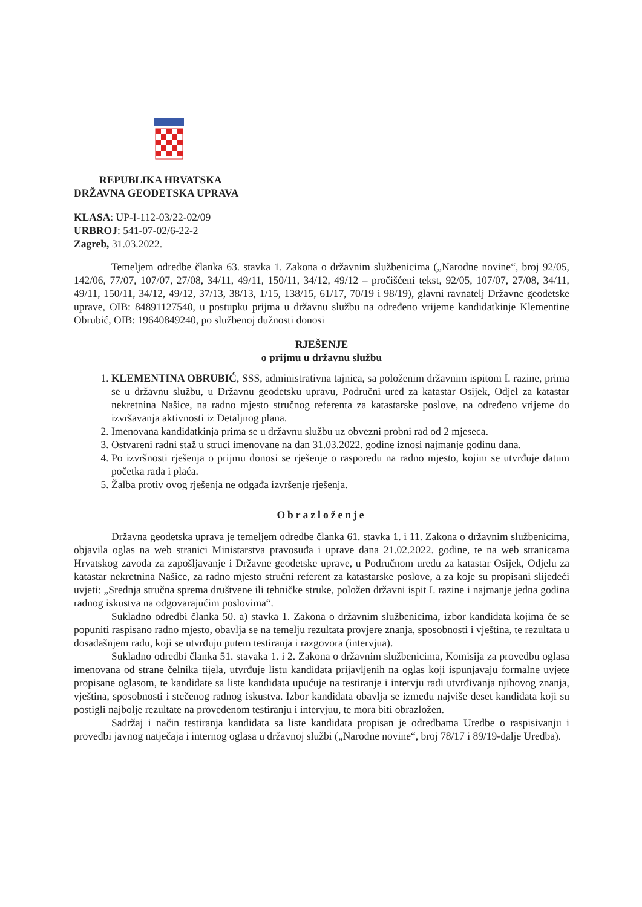REPUBLIKA HRVATSKA
DRŽAVNA GEODETSKA UPRAVA
KLASA: UP-I-112-03/22-02/09
URBROJ: 541-07-02/6-22-2
Zagreb, 31.03.2022.
Temeljem odredbe članka 63. stavka 1. Zakona o državnim službenicima („Narodne novine“, broj 92/05, 142/06, 77/07, 107/07, 27/08, 34/11, 49/11, 150/11, 34/12, 49/12 – pročišćeni tekst, 92/05, 107/07, 27/08, 34/11, 49/11, 150/11, 34/12, 49/12, 37/13, 38/13, 1/15, 138/15, 61/17, 70/19 i 98/19), glavni ravnatelj Državne geodetske uprave, OIB: 84891127540, u postupku prijma u državnu službu na određeno vrijeme kandidatkinje Klementine Obrubić, OIB: 19640849240, po službenoj dužnosti donosi
RJEŠENJE
o prijmu u državnu službu
1. KLEMENTINA OBRUBIĆ, SSS, administrativna tajnica, sa položenim državnim ispitom I. razine, prima se u državnu službu, u Državnu geodetsku upravu, Područni ured za katastar Osijek, Odjel za katastar nekretnina Našice, na radno mjesto stručnog referenta za katastarske poslove, na određeno vrijeme do izvršavanja aktivnosti iz Detaljnog plana.
2. Imenovana kandidatkinja prima se u državnu službu uz obvezni probni rad od 2 mjeseca.
3. Ostvareni radni staž u struci imenovane na dan 31.03.2022. godine iznosi najmanje godinu dana.
4. Po izvršnosti rješenja o prijmu donosi se rješenje o rasporedu na radno mjesto, kojim se utvrđuje datum početka rada i plaća.
5. Žalba protiv ovog rješenja ne odgađa izvršenje rješenja.
Obrazloženje
Državna geodetska uprava je temeljem odredbe članka 61. stavka 1. i 11. Zakona o državnim službenicima, objavila oglas na web stranici Ministarstva pravosuđa i uprave dana 21.02.2022. godine, te na web stranicama Hrvatskog zavoda za zapošljavanje i Državne geodetske uprave, u Područnom uredu za katastar Osijek, Odjelu za katastar nekretnina Našice, za radno mjesto stručni referent za katastarske poslove, a za koje su propisani slijedeći uvjeti: „Srednja stručna sprema društvene ili tehničke struke, položen državni ispit I. razine i najmanje jedna godina radnog iskustva na odgovarajućim poslovima“.
Sukladno odredbi članka 50. a) stavka 1. Zakona o državnim službenicima, izbor kandidata kojima će se popuniti raspisano radno mjesto, obavlja se na temelju rezultata provjere znanja, sposobnosti i vještina, te rezultata u dosadašnjem radu, koji se utvrđuju putem testiranja i razgovora (intervjua).
Sukladno odredbi članka 51. stavaka 1. i 2. Zakona o državnim službenicima, Komisija za provedbu oglasa imenovana od strane čelnika tijela, utvrđuje listu kandidata prijavljenih na oglas koji ispunjavaju formalne uvjete propisane oglasom, te kandidate sa liste kandidata upućuje na testiranje i intervju radi utvrđivanja njihovog znanja, vještina, sposobnosti i stečenog radnog iskustva. Izbor kandidata obavlja se između najviše deset kandidata koji su postigli najbolje rezultate na provedenom testiranju i intervjuu, te mora biti obrazložen.
Sadržaj i način testiranja kandidata sa liste kandidata propisan je odredbama Uredbe o raspisivanju i provedbi javnog natječaja i internog oglasa u državnoj službi („Narodne novine“, broj 78/17 i 89/19-dalje Uredba).